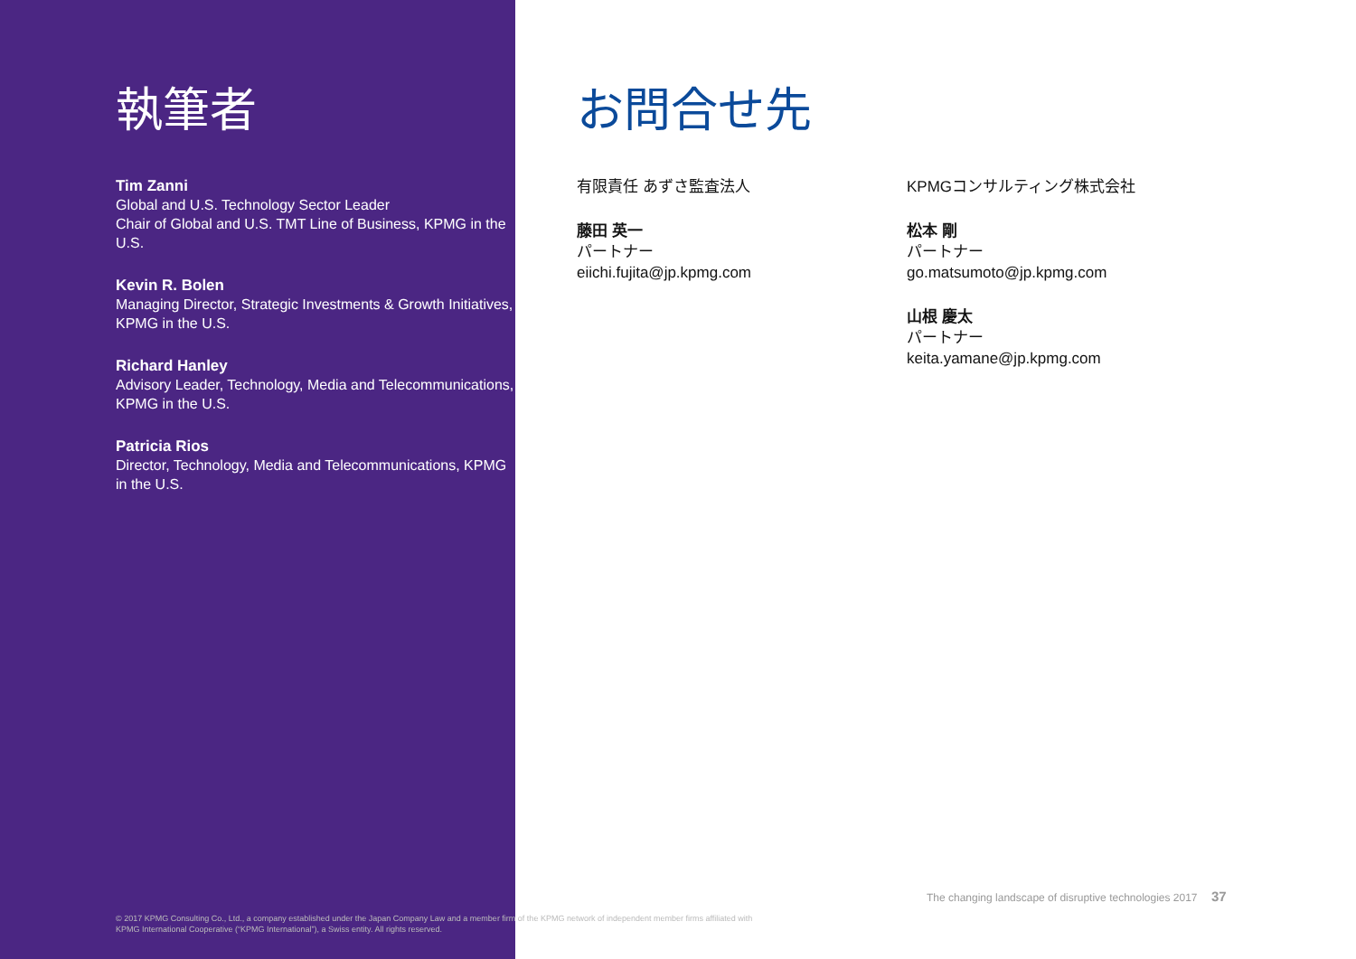執筆者
Tim Zanni
Global and U.S. Technology Sector Leader
Chair of Global and U.S. TMT Line of Business, KPMG in the U.S.
Kevin R. Bolen
Managing Director, Strategic Investments & Growth Initiatives, KPMG in the U.S.
Richard Hanley
Advisory Leader, Technology, Media and Telecommunications, KPMG in the U.S.
Patricia Rios
Director, Technology, Media and Telecommunications, KPMG in the U.S.
お問合せ先
有限責任 あずさ監査法人
藤田 英一
パートナー
eiichi.fujita@jp.kpmg.com
KPMGコンサルティング株式会社
松本 剛
パートナー
go.matsumoto@jp.kpmg.com
山根 慶太
パートナー
keita.yamane@jp.kpmg.com
The changing landscape of disruptive technologies 2017 37
© 2017 KPMG Consulting Co., Ltd., a company established under the Japan Company Law and a member firm of the KPMG network of independent member firms affiliated with KPMG International Cooperative (“KPMG International”), a Swiss entity. All rights reserved.